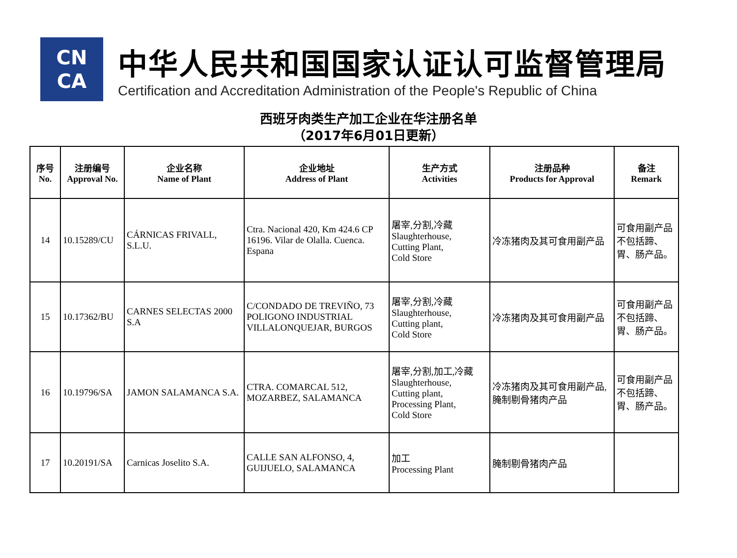CN
CA
中华人民共和国国家认证认可监督管理局
Certification and Accreditation Administration of the People's Republic of China
西班牙肉类生产加工企业在华注册名单
（2017年6月01日更新）
| 序号 No. | 注册编号 Approval No. | 企业名称 Name of Plant | 企业地址 Address of Plant | 生产方式 Activities | 注册品种 Products for Approval | 备注 Remark |
| --- | --- | --- | --- | --- | --- | --- |
| 14 | 10.15289/CU | CÁRNICAS FRIVALL, S.L.U. | Ctra. Nacional 420, Km 424.6 CP 16196. Vilar de Olalla. Cuenca. Espana | 屠宰,分割,冷藏 Slaughterhouse, Cutting Plant, Cold Store | 冷冻猪肉及其可食用副产品 | 可食用副产品不包括蹄、胃、肠产品。 |
| 15 | 10.17362/BU | CARNES SELECTAS 2000 S.A | C/CONDADO DE TREVIÑO, 73 POLIGONO INDUSTRIAL VILLALONQUEJAR, BURGOS | 屠宰,分割,冷藏 Slaughterhouse, Cutting plant, Cold Store | 冷冻猪肉及其可食用副产品 | 可食用副产品不包括蹄、胃、肠产品。 |
| 16 | 10.19796/SA | JAMON SALAMANCA S.A. | CTRA. COMARCAL 512, MOZARBEZ, SALAMANCA | 屠宰,分割,加工,冷藏 Slaughterhouse, Cutting plant, Processing Plant, Cold Store | 冷冻猪肉及其可食用副产品,腌制剔骨猪肉产品 | 可食用副产品不包括蹄、胃、肠产品。 |
| 17 | 10.20191/SA | Carnicas Joselito S.A. | CALLE SAN ALFONSO, 4, GUIJUELO, SALAMANCA | 加工 Processing Plant | 腌制剔骨猪肉产品 | |